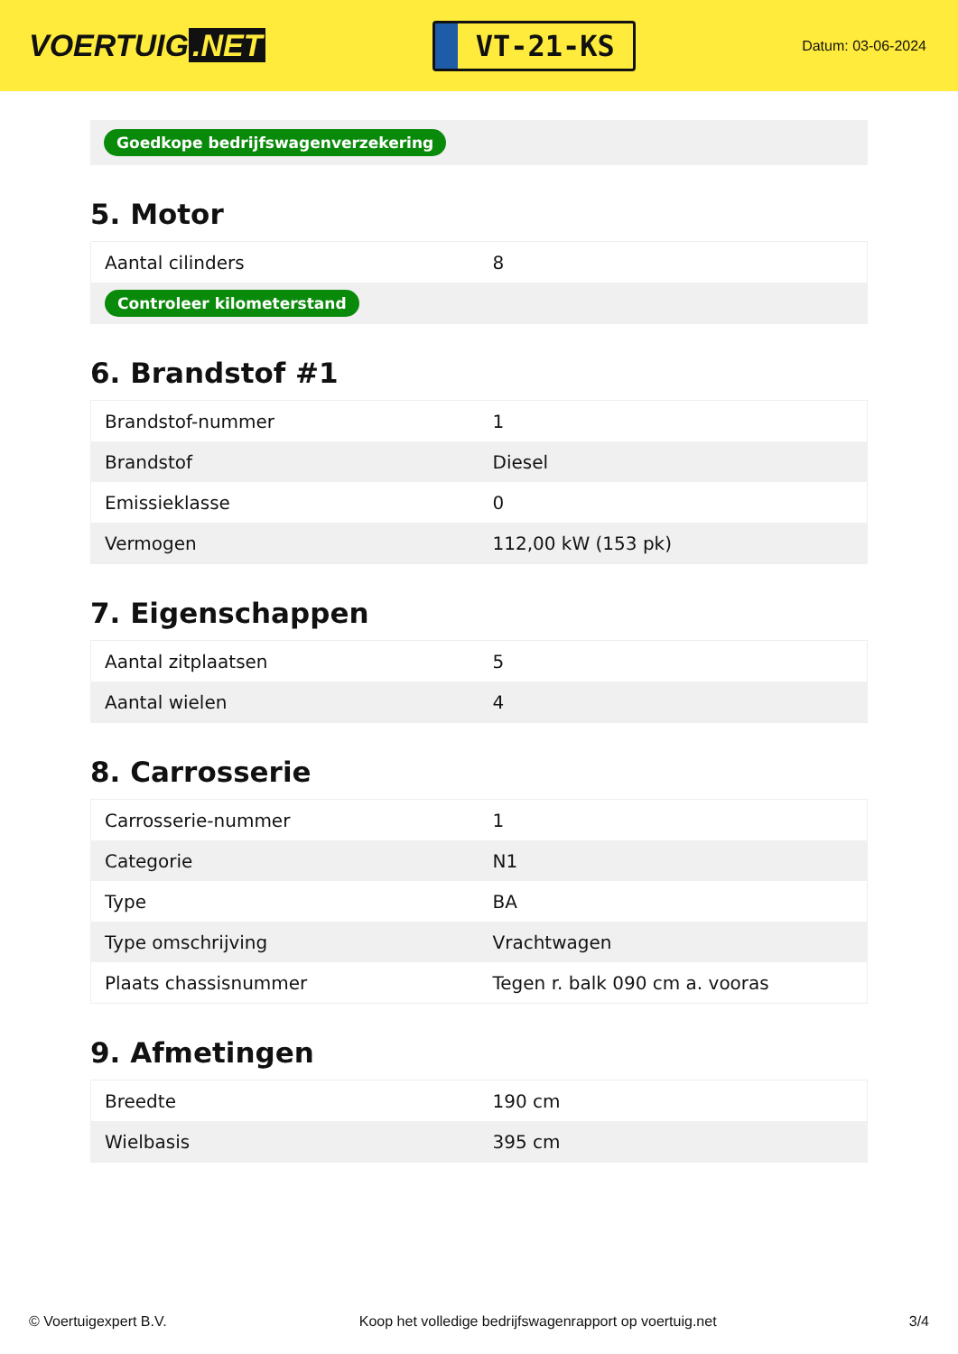VOERTUIG.NET
VT-21-KS
Datum: 03-06-2024
Goedkope bedrijfswagenverzekering
5. Motor
| Aantal cilinders | 8 |
| Controleer kilometerstand | |
6. Brandstof #1
| Brandstof-nummer | 1 |
| Brandstof | Diesel |
| Emissieklasse | 0 |
| Vermogen | 112,00 kW (153 pk) |
7. Eigenschappen
| Aantal zitplaatsen | 5 |
| Aantal wielen | 4 |
8. Carrosserie
| Carrosserie-nummer | 1 |
| Categorie | N1 |
| Type | BA |
| Type omschrijving | Vrachtwagen |
| Plaats chassisnummer | Tegen r. balk 090 cm a. vooras |
9. Afmetingen
| Breedte | 190 cm |
| Wielbasis | 395 cm |
© Voertuigexpert B.V. Koop het volledige bedrijfswagenrapport op voertuig.net 3/4